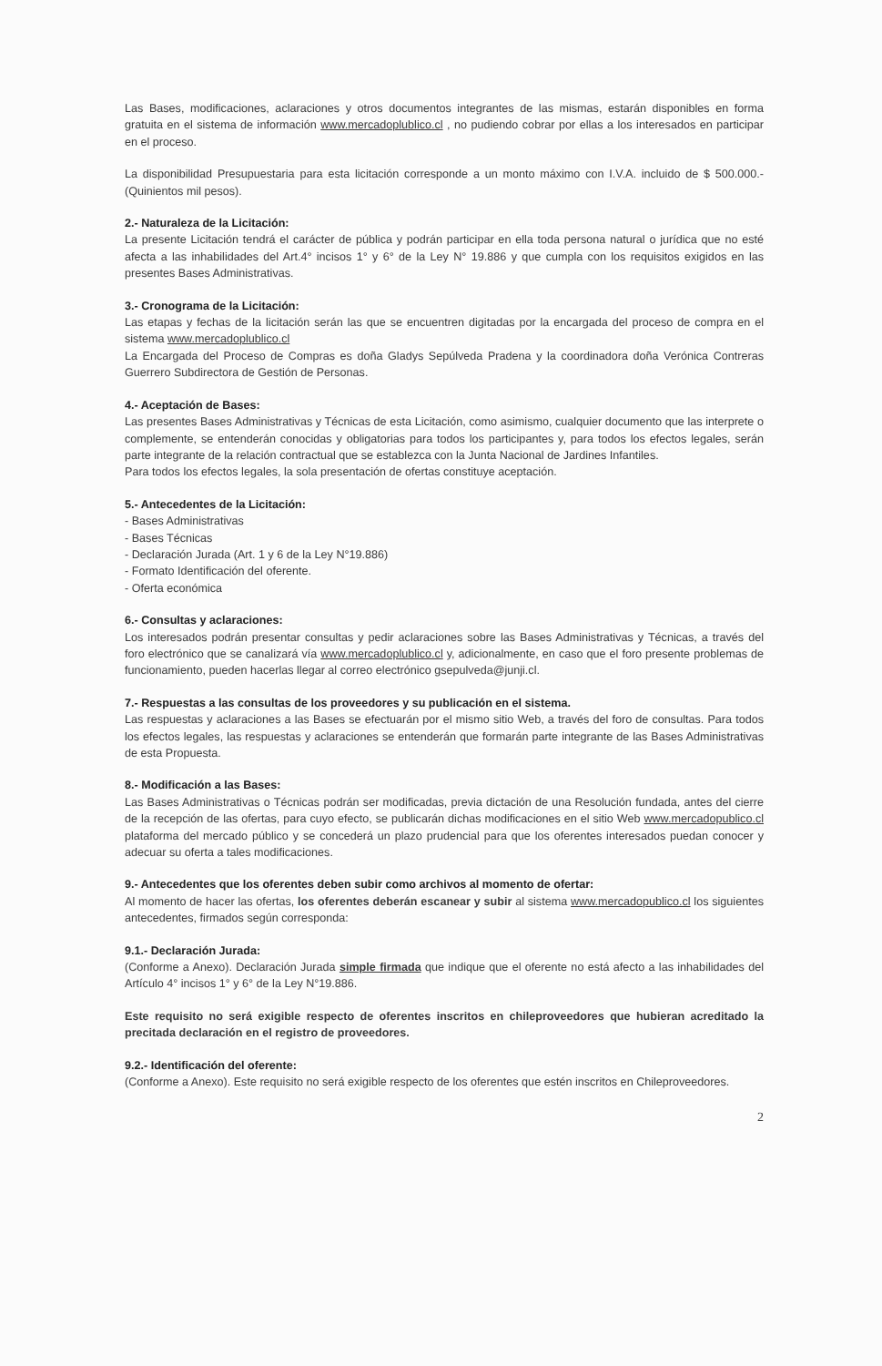Las Bases, modificaciones, aclaraciones y otros documentos integrantes de las mismas, estarán disponibles en forma gratuita en el sistema de información www.mercadoplublico.cl , no pudiendo cobrar por ellas a los interesados en participar en el proceso.
La disponibilidad Presupuestaria para esta licitación corresponde a un monto máximo con I.V.A. incluido de $ 500.000.- (Quinientos mil pesos).
2.- Naturaleza de la Licitación:
La presente Licitación tendrá el carácter de pública y podrán participar en ella toda persona natural o jurídica que no esté afecta a las inhabilidades del Art.4° incisos 1° y 6° de la Ley N° 19.886 y que cumpla con los requisitos exigidos en las presentes Bases Administrativas.
3.- Cronograma de la Licitación:
Las etapas y fechas de la licitación serán las que se encuentren digitadas por la encargada del proceso de compra en el sistema www.mercadoplublico.cl
La Encargada del Proceso de Compras es doña Gladys Sepúlveda Pradena y la coordinadora doña Verónica Contreras Guerrero Subdirectora de Gestión de Personas.
4.- Aceptación de Bases:
Las presentes Bases Administrativas y Técnicas de esta Licitación, como asimismo, cualquier documento que las interprete o complemente, se entenderán conocidas y obligatorias para todos los participantes y, para todos los efectos legales, serán parte integrante de la relación contractual que se establezca con la Junta Nacional de Jardines Infantiles.
Para todos los efectos legales, la sola presentación de ofertas constituye aceptación.
5.- Antecedentes de la Licitación:
- Bases Administrativas
- Bases Técnicas
- Declaración Jurada (Art. 1 y 6 de la Ley N°19.886)
- Formato Identificación del oferente.
- Oferta económica
6.- Consultas y aclaraciones:
Los interesados podrán presentar consultas y pedir aclaraciones sobre las Bases Administrativas y Técnicas, a través del foro electrónico que se canalizará vía www.mercadoplublico.cl y, adicionalmente, en caso que el foro presente problemas de funcionamiento, pueden hacerlas llegar al correo electrónico gsepulveda@junji.cl.
7.- Respuestas a las consultas de los proveedores y su publicación en el sistema.
Las respuestas y aclaraciones a las Bases se efectuarán por el mismo sitio Web, a través del foro de consultas. Para todos los efectos legales, las respuestas y aclaraciones se entenderán que formarán parte integrante de las Bases Administrativas de esta Propuesta.
8.- Modificación a las Bases:
Las Bases Administrativas o Técnicas podrán ser modificadas, previa dictación de una Resolución fundada, antes del cierre de la recepción de las ofertas, para cuyo efecto, se publicarán dichas modificaciones en el sitio Web www.mercadopublico.cl plataforma del mercado público y se concederá un plazo prudencial para que los oferentes interesados puedan conocer y adecuar su oferta a tales modificaciones.
9.- Antecedentes que los oferentes deben subir como archivos al momento de ofertar:
Al momento de hacer las ofertas, los oferentes deberán escanear y subir al sistema www.mercadopublico.cl los siguientes antecedentes, firmados según corresponda:
9.1.- Declaración Jurada:
(Conforme a Anexo). Declaración Jurada simple firmada que indique que el oferente no está afecto a las inhabilidades del Artículo 4° incisos 1° y 6° de la Ley N°19.886.
Este requisito no será exigible respecto de oferentes inscritos en chileproveedores que hubieran acreditado la precitada declaración en el registro de proveedores.
9.2.- Identificación del oferente:
(Conforme a Anexo). Este requisito no será exigible respecto de los oferentes que estén inscritos en Chileproveedores.
2